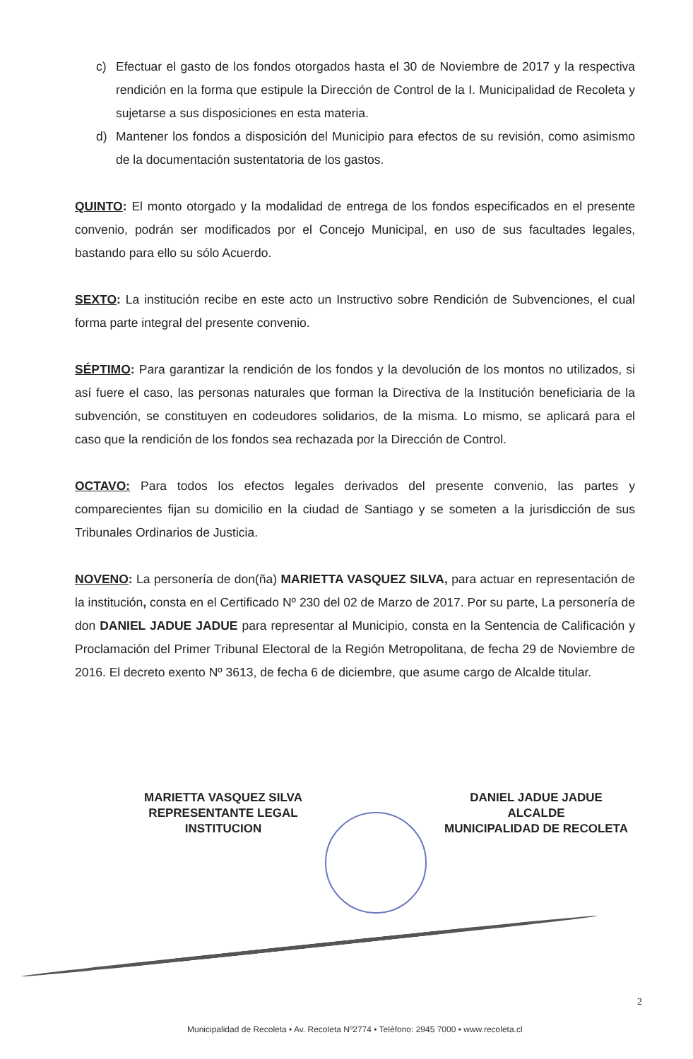c) Efectuar el gasto de los fondos otorgados hasta el 30 de Noviembre de 2017 y la respectiva rendición en la forma que estipule la Dirección de Control de la I. Municipalidad de Recoleta y sujetarse a sus disposiciones en esta materia.
d) Mantener los fondos a disposición del Municipio para efectos de su revisión, como asimismo de la documentación sustentatoria de los gastos.
QUINTO: El monto otorgado y la modalidad de entrega de los fondos especificados en el presente convenio, podrán ser modificados por el Concejo Municipal, en uso de sus facultades legales, bastando para ello su sólo Acuerdo.
SEXTO: La institución recibe en este acto un Instructivo sobre Rendición de Subvenciones, el cual forma parte integral del presente convenio.
SÉPTIMO: Para garantizar la rendición de los fondos y la devolución de los montos no utilizados, si así fuere el caso, las personas naturales que forman la Directiva de la Institución beneficiaria de la subvención, se constituyen en codeudores solidarios, de la misma. Lo mismo, se aplicará para el caso que la rendición de los fondos sea rechazada por la Dirección de Control.
OCTAVO: Para todos los efectos legales derivados del presente convenio, las partes y comparecientes fijan su domicilio en la ciudad de Santiago y se someten a la jurisdicción de sus Tribunales Ordinarios de Justicia.
NOVENO: La personería de don(ña) MARIETTA VASQUEZ SILVA, para actuar en representación de la institución, consta en el Certificado Nº 230 del 02 de Marzo de 2017. Por su parte, La personería de don DANIEL JADUE JADUE para representar al Municipio, consta en la Sentencia de Calificación y Proclamación del Primer Tribunal Electoral de la Región Metropolitana, de fecha 29 de Noviembre de 2016. El decreto exento Nº 3613, de fecha 6 de diciembre, que asume cargo de Alcalde titular.
MARIETTA VASQUEZ SILVA
REPRESENTANTE LEGAL
INSTITUCION
DANIEL JADUE JADUE
ALCALDE
MUNICIPALIDAD DE RECOLETA
2
Municipalidad de Recoleta • Av. Recoleta Nº2774 • Teléfono: 2945 7000 • www.recoleta.cl